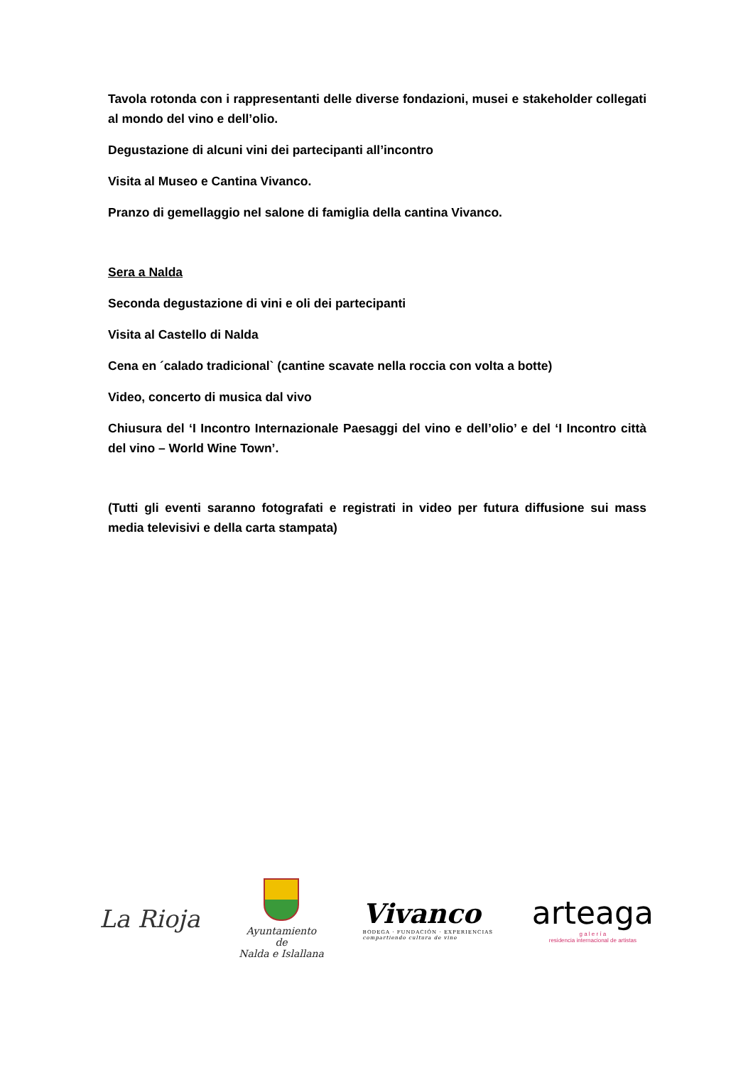Tavola rotonda con i rappresentanti delle diverse fondazioni, musei e stakeholder collegati al mondo del vino e dell’olio.
Degustazione di alcuni vini dei partecipanti all’incontro
Visita al Museo e Cantina Vivanco.
Pranzo di gemellaggio nel salone di famiglia della cantina Vivanco.
Sera a Nalda
Seconda degustazione di vini e oli dei partecipanti
Visita al Castello di Nalda
Cena en ´calado tradicional` (cantine scavate nella roccia con volta a botte)
Video, concerto di musica dal vivo
Chiusura del ‘I Incontro Internazionale Paesaggi del vino e dell’olio’ e del ‘I Incontro città del vino – World Wine Town’.
(Tutti gli eventi saranno fotografati e registrati in video per futura diffusione sui mass media televisivi e della carta stampata)
La Rioja
Ayuntamiento
de
Nalda e Islallana
Vivanco
BODEGA · FUNDACIÓN · EXPERIENCIAS
compartiendo cultura de vino
arteaga
g a l e r í a
residencia internacional de artistas